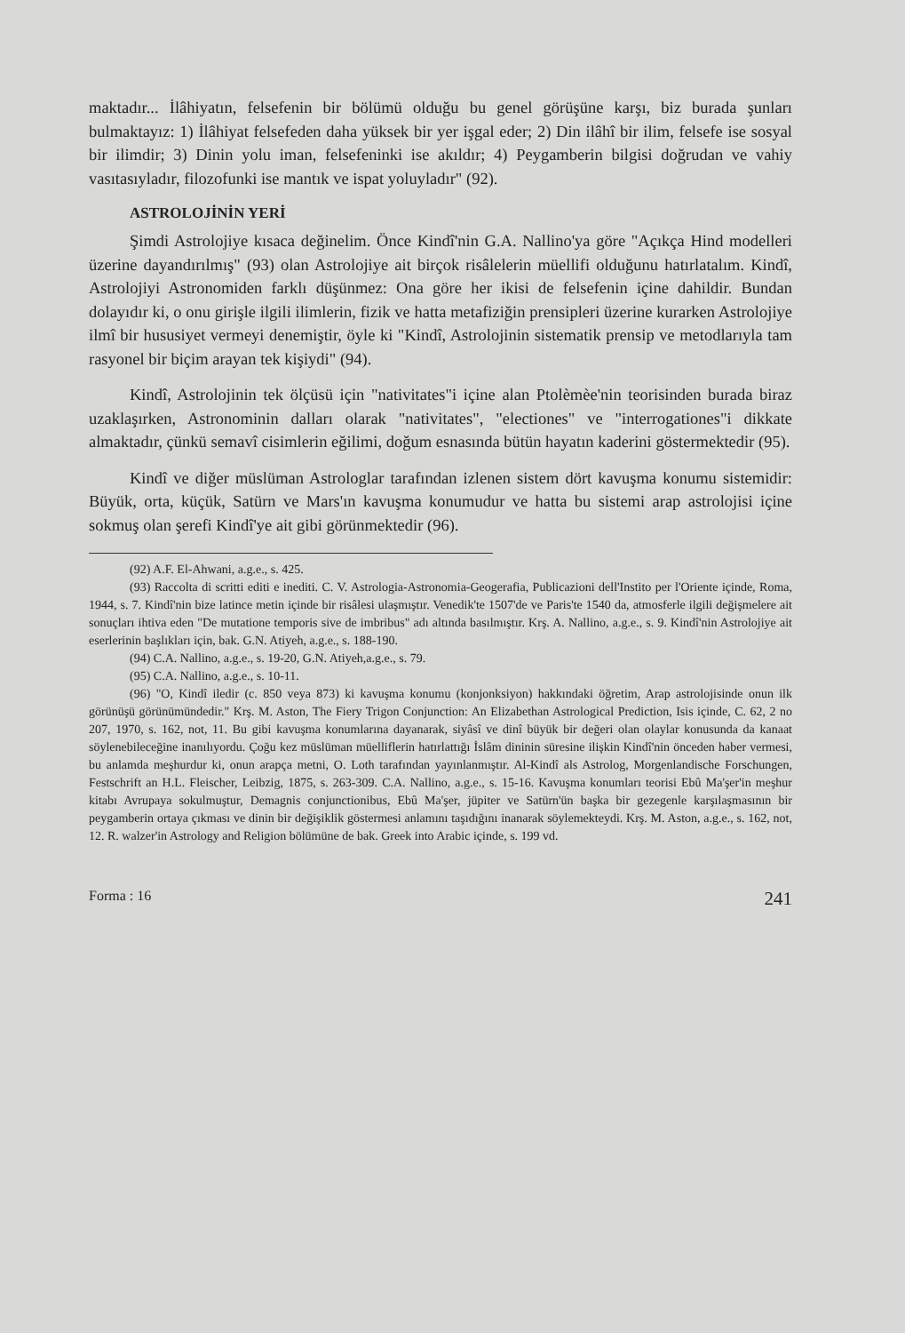maktadır... İlâhiyatın, felsefenin bir bölümü olduğu bu genel görüşüne karşı, biz burada şunları bulmaktayız: 1) İlâhiyat felsefeden daha yüksek bir yer işgal eder; 2) Din ilâhî bir ilim, felsefe ise sosyal bir ilimdir; 3) Dinin yolu iman, felsefeninki ise akıldır; 4) Peygamberin bilgisi doğrudan ve vahiy vasıtasıyladır, filozofunki ise mantık ve ispat yoluyladır" (92).
ASTROLOJİNİN YERİ
Şimdi Astrolojiye kısaca değinelim. Önce Kindî'nin G.A. Nallino'ya göre "Açıkça Hind modelleri üzerine dayandırılmış" (93) olan Astrolojiye ait birçok risâlelerin müellifi olduğunu hatırlatalım. Kindî, Astrolojiyi Astronomiden farklı düşünmez: Ona göre her ikisi de felsefenin içine dahildir. Bundan dolayıdır ki, o onu girişle ilgili ilimlerin, fizik ve hatta metafiziğin prensipleri üzerine kurarken Astrolojiye ilmî bir hususiyet vermeyi denemiştir, öyle ki "Kindî, Astrolojinin sistematik prensip ve metodlarıyla tam rasyonel bir biçim arayan tek kişiydi" (94).
Kindî, Astrolojinin tek ölçüsü için "nativitates"i içine alan Ptolèmèe'nin teorisinden burada biraz uzaklaşırken, Astronominin dalları olarak "nativitates", "electiones" ve "interrogationes"i dikkate almaktadır, çünkü semavî cisimlerin eğilimi, doğum esnasında bütün hayatın kaderini göstermektedir (95).
Kindî ve diğer müslüman Astrologlar tarafından izlenen sistem dört kavuşma konumu sistemidir: Büyük, orta, küçük, Satürn ve Mars'ın kavuşma konumudur ve hatta bu sistemi arap astrolojisi içine sokmuş olan şerefi Kindî'ye ait gibi görünmektedir (96).
(92) A.F. El-Ahwani, a.g.e., s. 425.
(93) Raccolta di scritti editi e inediti. C. V. Astrologia-Astronomia-Geogerafia, Publicazioni dell'Instito per l'Oriente içinde, Roma, 1944, s. 7. Kindî'nin bize latince metin içinde bir risâlesi ulaşmıştır. Venedik'te 1507'de ve Paris'te 1540 da, atmosferle ilgili değişmelere ait sonuçları ihtiva eden "De mutatione temporis sive de imbribus" adı altında basılmıştır. Krş. A. Nallino, a.g.e., s. 9. Kindî'nin Astrolojiye ait eserlerinin başlıkları için, bak. G.N. Atiyeh, a.g.e., s. 188-190.
(94) C.A. Nallino, a.g.e., s. 19-20, G.N. Atiyeh,a.g.e., s. 79.
(95) C.A. Nallino, a.g.e., s. 10-11.
(96) "O, Kindî iledir (c. 850 veya 873) ki kavuşma konumu (konjonksiyon) hakkındaki öğretim, Arap astrolojisinde onun ilk görünüşü görünümündedir." Krş. M. Aston, The Fiery Trigon Conjunction: An Elizabethan Astrological Prediction, Isis içinde, C. 62, 2 no 207, 1970, s. 162, not, 11. Bu gibi kavuşma konumlarına dayanarak, siyâsî ve dinî büyük bir değeri olan olaylar konusunda da kanaat söylenebileceğine inanılıyordu. Çoğu kez müslüman müelliflerin hatırlattığı İslâm dininin süresine ilişkin Kindî'nin önceden haber vermesi, bu anlamda meşhurdur ki, onun arapça metni, O. Loth tarafından yayınlanmıştır. Al-Kindî als Astrolog, Morgenlandische Forschungen, Festschrift an H.L. Fleischer, Leibzig, 1875, s. 263-309. C.A. Nallino, a.g.e., s. 15-16. Kavuşma konumları teorisi Ebû Ma'şer'in meşhur kitabı Avrupaya sokulmuştur, Demagnis conjunctionibus, Ebû Ma'şer, jüpiter ve Satürn'ün başka bir gezegenle karşılaşmasının bir peygamberin ortaya çıkması ve dinin bir değişiklik göstermesi anlamını taşıdığını inanarak söylemekteydi. Krş. M. Aston, a.g.e., s. 162, not, 12. R. walzer'in Astrology and Religion bölümüne de bak. Greek into Arabic içinde, s. 199 vd.
Forma : 16 241